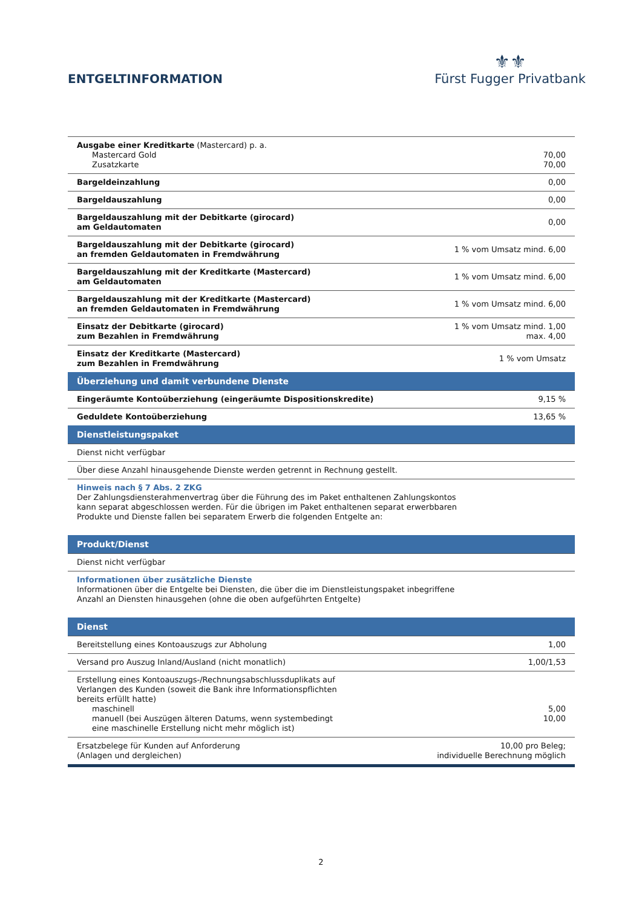ENTGELTINFORMATION
⚜⚜
Fürst Fugger Privatbank
| Ausgabe einer Kreditkarte (Mastercard) p. a. Mastercard Gold Zusatzkarte | 70,00 70,00 |
| Bargeldeinzahlung | 0,00 |
| Bargeldauszahlung | 0,00 |
| Bargeldauszahlung mit der Debitkarte (girocard) am Geldautomaten | 0,00 |
| Bargeldauszahlung mit der Debitkarte (girocard) an fremden Geldautomaten in Fremdwährung | 1 % vom Umsatz mind. 6,00 |
| Bargeldauszahlung mit der Kreditkarte (Mastercard) am Geldautomaten | 1 % vom Umsatz mind. 6,00 |
| Bargeldauszahlung mit der Kreditkarte (Mastercard) an fremden Geldautomaten in Fremdwährung | 1 % vom Umsatz mind. 6,00 |
| Einsatz der Debitkarte (girocard) zum Bezahlen in Fremdwährung | 1 % vom Umsatz mind. 1,00 max. 4,00 |
| Einsatz der Kreditkarte (Mastercard) zum Bezahlen in Fremdwährung | 1 % vom Umsatz |
| Überziehung und damit verbundene Dienste | |
| Eingeräumte Kontoüberziehung (eingeräumte Dispositionskredite) | 9,15 % |
| Geduldete Kontoüberziehung | 13,65 % |
| Dienstleistungspaket | |
| Dienst nicht verfügbar | |
| Über diese Anzahl hinausgehende Dienste werden getrennt in Rechnung gestellt. | |
| Hinweis nach § 7 Abs. 2 ZKG Der Zahlungsdiensterahmenvertrag über die Führung des im Paket enthaltenen Zahlungskontos kann separat abgeschlossen werden. Für die übrigen im Paket enthaltenen separat erwerbbaren Produkte und Dienste fallen bei separatem Erwerb die folgenden Entgelte an: | |
| Produkt/Dienst | |
| Dienst nicht verfügbar | |
| Informationen über zusätzliche Dienste Informationen über die Entgelte bei Diensten, die über die im Dienstleistungspaket inbegriffene Anzahl an Diensten hinausgehen (ohne die oben aufgeführten Entgelte) | |
| Dienst | |
| Bereitstellung eines Kontoauszugs zur Abholung | 1,00 |
| Versand pro Auszug Inland/Ausland (nicht monatlich) | 1,00/1,53 |
| Erstellung eines Kontoauszugs-/Rechnungsabschlussduplikats auf Verlangen des Kunden (soweit die Bank ihre Informationspflichten bereits erfüllt hatte) maschinell manuell (bei Auszügen älteren Datums, wenn systembedingt eine maschinelle Erstellung nicht mehr möglich ist) | 5,00 10,00 |
| Ersatzbelege für Kunden auf Anforderung (Anlagen und dergleichen) | 10,00 pro Beleg; individuelle Berechnung möglich |
2